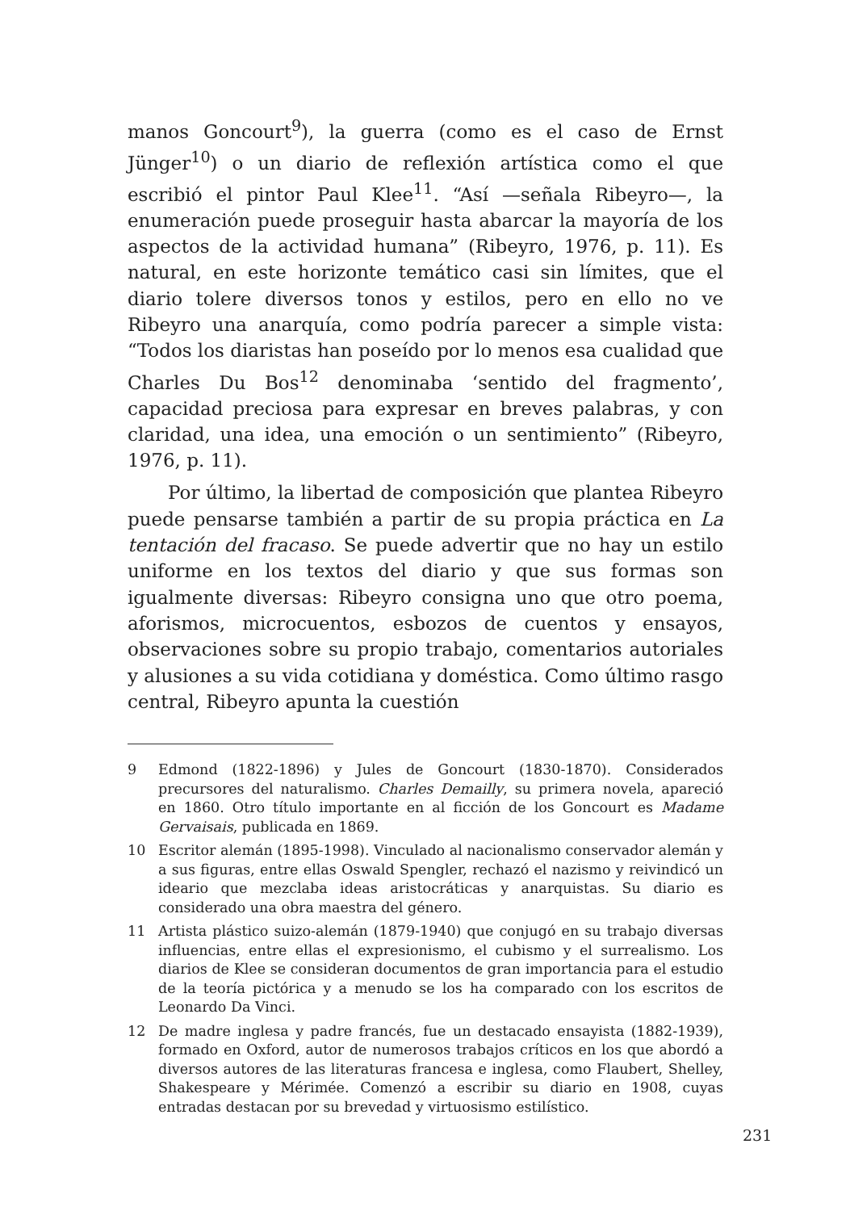manos Goncourt<sup>9</sup>), la guerra (como es el caso de Ernst Jünger<sup>10</sup>) o un diario de reflexión artística como el que escribió el pintor Paul Klee<sup>11</sup>. “Así —señala Ribeyro—, la enumeración puede proseguir hasta abarcar la mayoría de los aspectos de la actividad humana” (Ribeyro, 1976, p. 11). Es natural, en este horizonte temático casi sin límites, que el diario tolere diversos tonos y estilos, pero en ello no ve Ribeyro una anarquía, como podría parecer a simple vista: “Todos los diaristas han poseído por lo menos esa cualidad que Charles Du Bos<sup>12</sup> denominaba ‘sentido del fragmento’, capacidad preciosa para expresar en breves palabras, y con claridad, una idea, una emoción o un sentimiento” (Ribeyro, 1976, p. 11).
Por último, la libertad de composición que plantea Ribeyro puede pensarse también a partir de su propia práctica en La tentación del fracaso. Se puede advertir que no hay un estilo uniforme en los textos del diario y que sus formas son igualmente diversas: Ribeyro consigna uno que otro poema, aforismos, microcuentos, esbozos de cuentos y ensayos, observaciones sobre su propio trabajo, comentarios autoriales y alusiones a su vida cotidiana y doméstica. Como último rasgo central, Ribeyro apunta la cuestión
9 Edmond (1822-1896) y Jules de Goncourt (1830-1870). Considerados precursores del naturalismo. Charles Demailly, su primera novela, apareció en 1860. Otro título importante en al ficción de los Goncourt es Madame Gervaisais, publicada en 1869.
10 Escritor alemán (1895-1998). Vinculado al nacionalismo conservador alemán y a sus figuras, entre ellas Oswald Spengler, rechazó el nazismo y reivindicó un ideario que mezclaba ideas aristocráticas y anarquistas. Su diario es considerado una obra maestra del género.
11 Artista plástico suizo-alemán (1879-1940) que conjugó en su trabajo diversas influencias, entre ellas el expresionismo, el cubismo y el surrealismo. Los diarios de Klee se consideran documentos de gran importancia para el estudio de la teoría pictórica y a menudo se los ha comparado con los escritos de Leonardo Da Vinci.
12 De madre inglesa y padre francés, fue un destacado ensayista (1882-1939), formado en Oxford, autor de numerosos trabajos críticos en los que abordó a diversos autores de las literaturas francesa e inglesa, como Flaubert, Shelley, Shakespeare y Mérimée. Comenzó a escribir su diario en 1908, cuyas entradas destacan por su brevedad y virtuosismo estilístico.
231